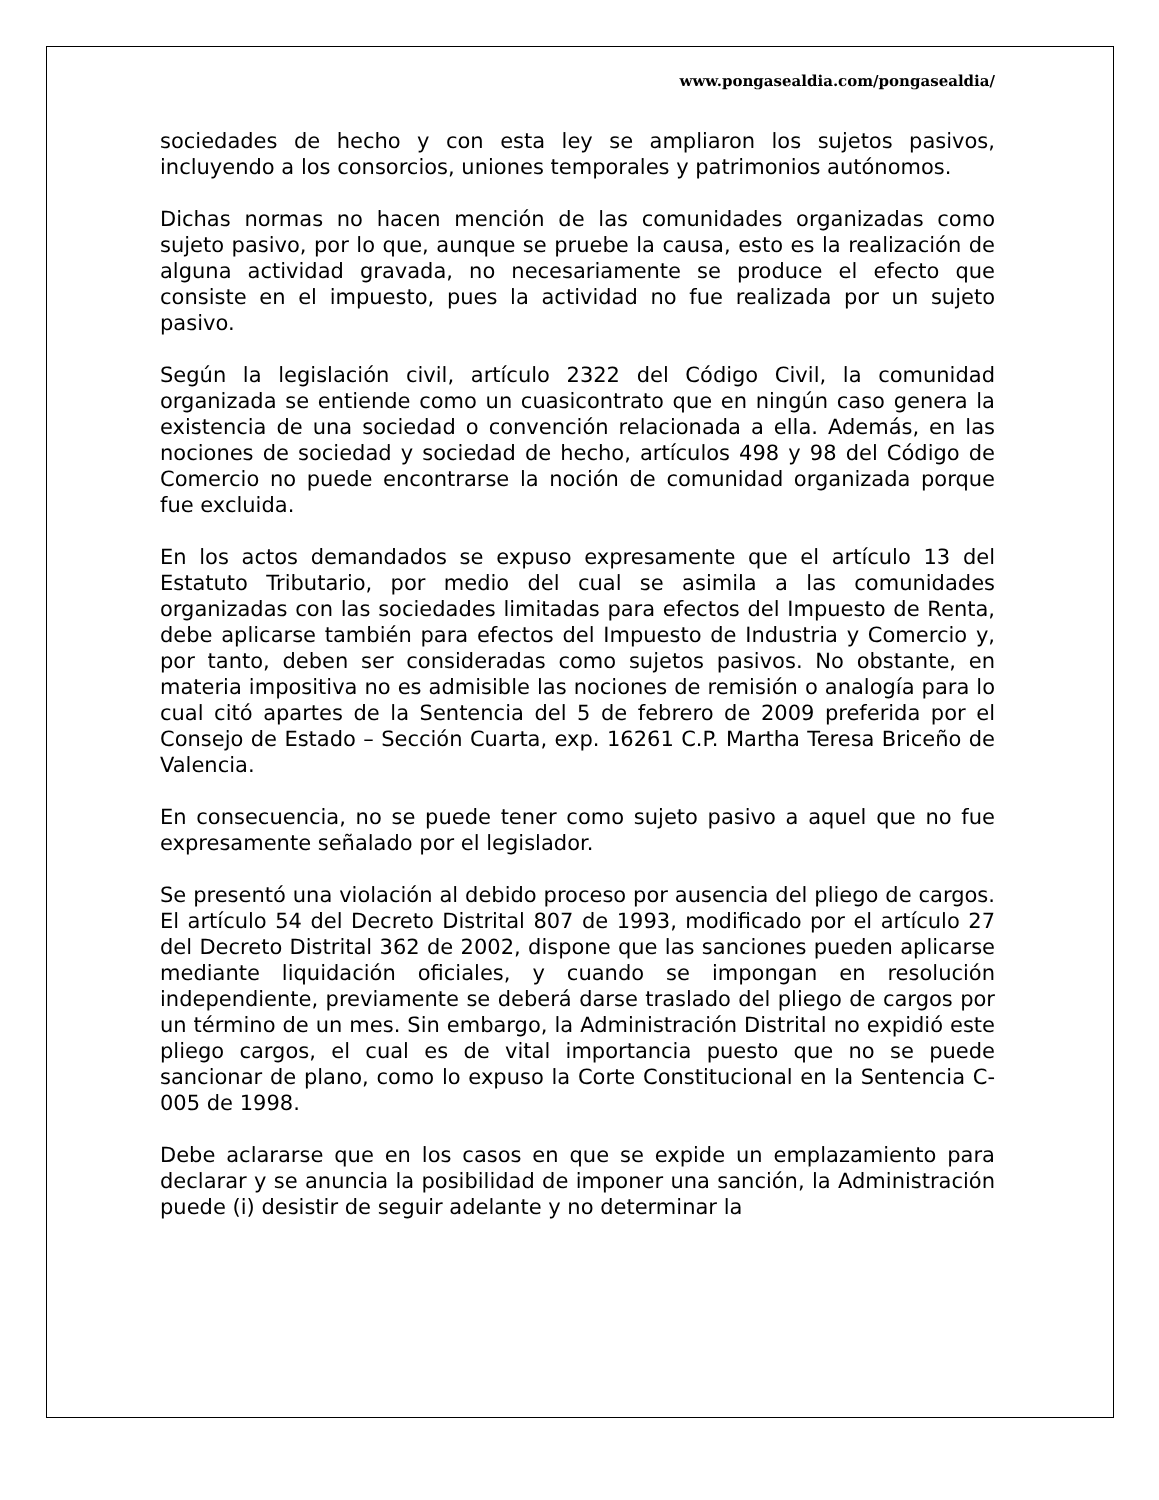www.pongasealdia.com/pongasealdia/
sociedades de hecho y con esta ley se ampliaron los sujetos pasivos, incluyendo a los consorcios, uniones temporales y patrimonios autónomos.
Dichas normas no hacen mención de las comunidades organizadas como sujeto pasivo, por lo que, aunque se pruebe la causa, esto es la realización de alguna actividad gravada, no necesariamente se produce el efecto que consiste en el impuesto, pues la actividad no fue realizada por un sujeto pasivo.
Según la legislación civil, artículo 2322 del Código Civil, la comunidad organizada se entiende como un cuasicontrato que en ningún caso genera la existencia de una sociedad o convención relacionada a ella. Además, en las nociones de sociedad y sociedad de hecho, artículos 498 y 98 del Código de Comercio no puede encontrarse la noción de comunidad organizada porque fue excluida.
En los actos demandados se expuso expresamente que el artículo 13 del Estatuto Tributario, por medio del cual se asimila a las comunidades organizadas con las sociedades limitadas para efectos del Impuesto de Renta, debe aplicarse también para efectos del Impuesto de Industria y Comercio y, por tanto, deben ser consideradas como sujetos pasivos. No obstante, en materia impositiva no es admisible las nociones de remisión o analogía para lo cual citó apartes de la Sentencia del 5 de febrero de 2009 preferida por el Consejo de Estado – Sección Cuarta, exp. 16261 C.P. Martha Teresa Briceño de Valencia.
En consecuencia, no se puede tener como sujeto pasivo a aquel que no fue expresamente señalado por el legislador.
Se presentó una violación al debido proceso por ausencia del pliego de cargos. El artículo 54 del Decreto Distrital 807 de 1993, modificado por el artículo 27 del Decreto Distrital 362 de 2002, dispone que las sanciones pueden aplicarse mediante liquidación oficiales, y cuando se impongan en resolución independiente, previamente se deberá darse traslado del pliego de cargos por un término de un mes. Sin embargo, la Administración Distrital no expidió este pliego cargos, el cual es de vital importancia puesto que no se puede sancionar de plano, como lo expuso la Corte Constitucional en la Sentencia C-005 de 1998.
Debe aclararse que en los casos en que se expide un emplazamiento para declarar y se anuncia la posibilidad de imponer una sanción, la Administración puede (i) desistir de seguir adelante y no determinar la